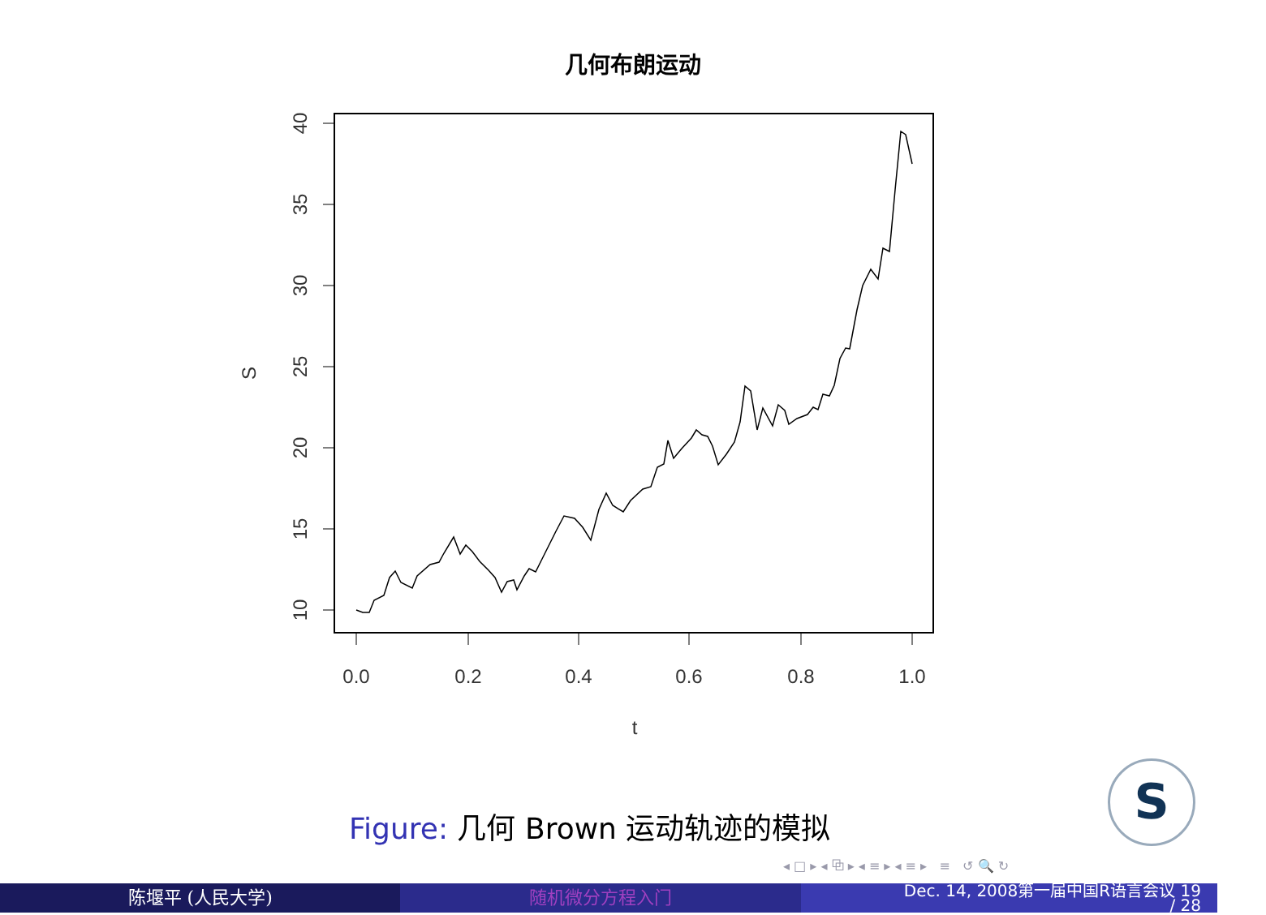几何布朗运动
40
35
30
25
20
15
10
S
0.0
0.2
0.4
0.6
0.8
1.0
t
Figure: 几何 Brown 运动轨迹的模拟
S
◂ □ ▸ ◂ ⧉ ▸ ◂ ≡ ▸ ◂ ≡ ▸ ≡ ↺ 🔍 ↻
陈堰平 (人民大学) 随机微分方程入门
Dec. 14, 2008第一届中国R语言会议 19
/ 28